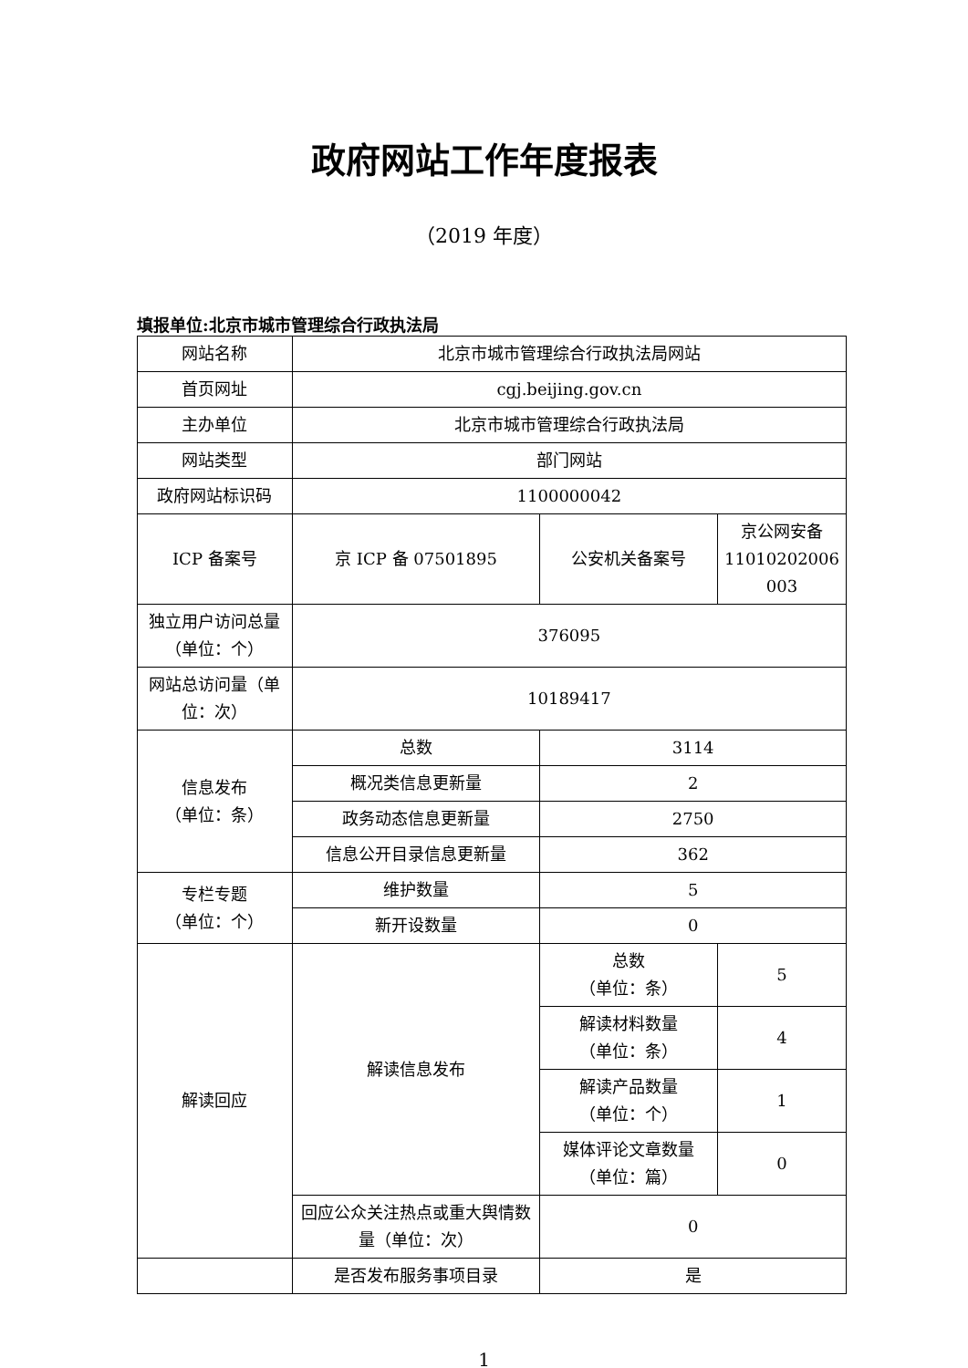政府网站工作年度报表
（2019 年度）
填报单位:北京市城市管理综合行政执法局
| 网站名称 | 北京市城市管理综合行政执法局网站 | | |
| 首页网址 | cgj.beijing.gov.cn | | |
| 主办单位 | 北京市城市管理综合行政执法局 | | |
| 网站类型 | 部门网站 | | |
| 政府网站标识码 | 1100000042 | | |
| ICP 备案号 | 京 ICP 备 07501895 | 公安机关备案号 | 京公网安备 11010202006 003 |
| 独立用户访问总量（单位：个） | 376095 | | |
| 网站总访问量（单位：次） | 10189417 | | |
| 信息发布 （单位：条） | 总数 | 3114 | |
| | 概况类信息更新量 | 2 | |
| | 政务动态信息更新量 | 2750 | |
| | 信息公开目录信息更新量 | 362 | |
| 专栏专题 （单位：个） | 维护数量 | 5 | |
| | 新开设数量 | 0 | |
| 解读回应 | 解读信息发布 | 总数 （单位：条） | 5 |
| | | 解读材料数量 （单位：条） | 4 |
| | | 解读产品数量 （单位：个） | 1 |
| | | 媒体评论文章数量 （单位：篇） | 0 |
| | 回应公众关注热点或重大舆情数量（单位：次） | 0 | |
| | 是否发布服务事项目录 | 是 | |
1